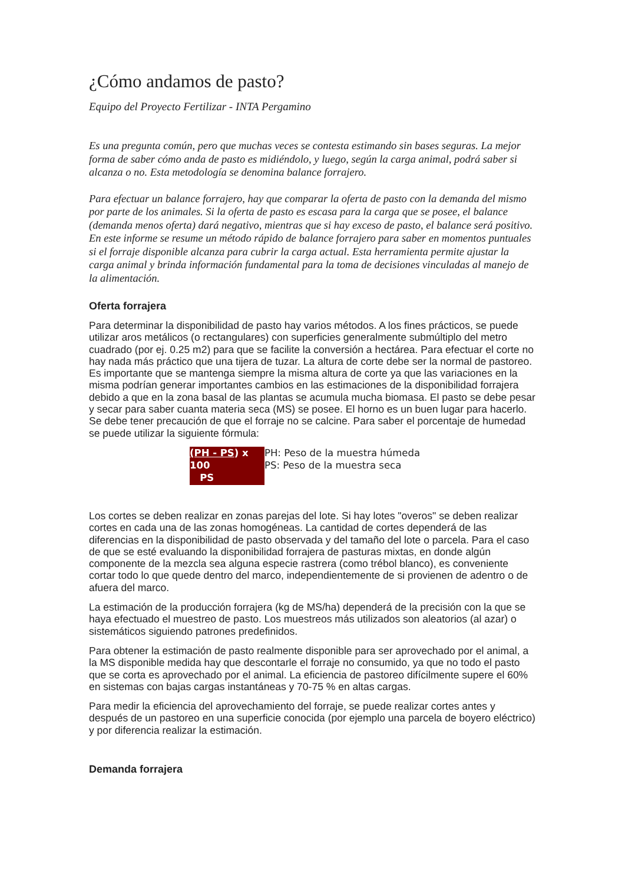¿Cómo andamos de pasto?
Equipo del Proyecto Fertilizar - INTA Pergamino
Es una pregunta común, pero que muchas veces se contesta estimando sin bases seguras. La mejor forma de saber cómo anda de pasto es midiéndolo, y luego, según la carga animal, podrá saber si alcanza o no. Esta metodología se denomina balance forrajero.
Para efectuar un balance forrajero, hay que comparar la oferta de pasto con la demanda del mismo por parte de los animales. Si la oferta de pasto es escasa para la carga que se posee, el balance (demanda menos oferta) dará negativo, mientras que si hay exceso de pasto, el balance será positivo. En este informe se resume un método rápido de balance forrajero para saber en momentos puntuales si el forraje disponible alcanza para cubrir la carga actual. Esta herramienta permite ajustar la carga animal y brinda información fundamental para la toma de decisiones vinculadas al manejo de la alimentación.
Oferta forrajera
Para determinar la disponibilidad de pasto hay varios métodos. A los fines prácticos, se puede utilizar aros metálicos (o rectangulares) con superficies generalmente submúltiplo del metro cuadrado (por ej. 0.25 m2) para que se facilite la conversión a hectárea. Para efectuar el corte no hay nada más práctico que una tijera de tuzar. La altura de corte debe ser la normal de pastoreo. Es importante que se mantenga siempre la misma altura de corte ya que las variaciones en la misma podrían generar importantes cambios en las estimaciones de la disponibilidad forrajera debido a que en la zona basal de las plantas se acumula mucha biomasa. El pasto se debe pesar y secar para saber cuanta materia seca (MS) se posee. El horno es un buen lugar para hacerlo. Se debe tener precaución de que el forraje no se calcine. Para saber el porcentaje de humedad se puede utilizar la siguiente fórmula:
| (PH - PS ) x 100 PS | PH: Peso de la muestra húmeda PS: Peso de la muestra seca |
Los cortes se deben realizar en zonas parejas del lote. Si hay lotes "overos" se deben realizar cortes en cada una de las zonas homogéneas. La cantidad de cortes dependerá de las diferencias en la disponibilidad de pasto observada y del tamaño del lote o parcela. Para el caso de que se esté evaluando la disponibilidad forrajera de pasturas mixtas, en donde algún componente de la mezcla sea alguna especie rastrera (como trébol blanco), es conveniente cortar todo lo que quede dentro del marco, independientemente de si provienen de adentro o de afuera del marco.
La estimación de la producción forrajera (kg de MS/ha) dependerá de la precisión con la que se haya efectuado el muestreo de pasto. Los muestreos más utilizados son aleatorios (al azar) o sistemáticos siguiendo patrones predefinidos.
Para obtener la estimación de pasto realmente disponible para ser aprovechado por el animal, a la MS disponible medida hay que descontarle el forraje no consumido, ya que no todo el pasto que se corta es aprovechado por el animal. La eficiencia de pastoreo difícilmente supere el 60% en sistemas con bajas cargas instantáneas y 70-75 % en altas cargas.
Para medir la eficiencia del aprovechamiento del forraje, se puede realizar cortes antes y después de un pastoreo en una superficie conocida (por ejemplo una parcela de boyero eléctrico) y por diferencia realizar la estimación.
Demanda forrajera